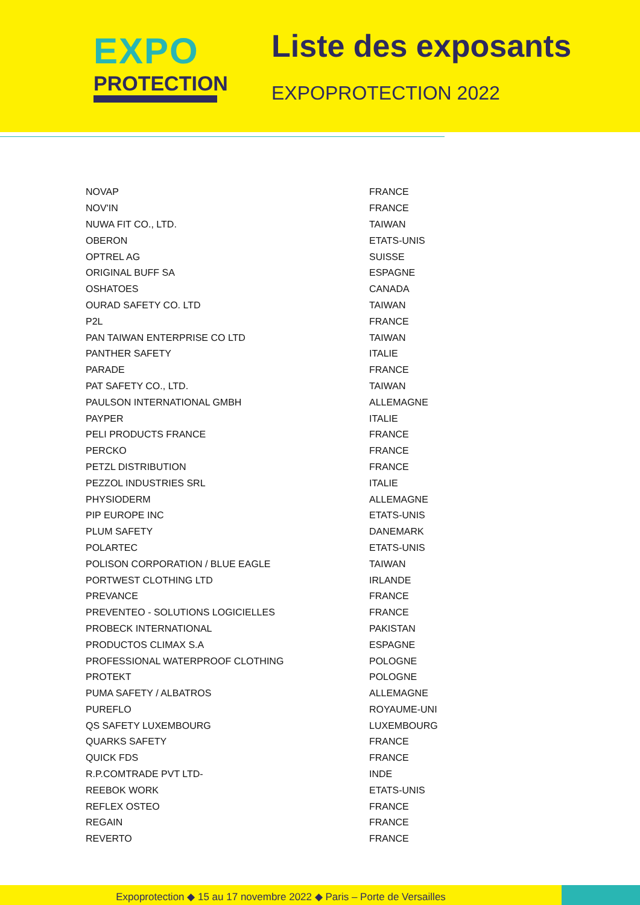EXPO
PROTECTION
Liste des exposants
EXPOPROTECTION 2022
| NOVAP | FRANCE |
| NOV'IN | FRANCE |
| NUWA FIT CO., LTD. | TAIWAN |
| OBERON | ETATS-UNIS |
| OPTREL AG | SUISSE |
| ORIGINAL BUFF SA | ESPAGNE |
| OSHATOES | CANADA |
| OURAD SAFETY CO. LTD | TAIWAN |
| P2L | FRANCE |
| PAN TAIWAN ENTERPRISE CO LTD | TAIWAN |
| PANTHER SAFETY | ITALIE |
| PARADE | FRANCE |
| PAT SAFETY CO., LTD. | TAIWAN |
| PAULSON INTERNATIONAL GMBH | ALLEMAGNE |
| PAYPER | ITALIE |
| PELI PRODUCTS FRANCE | FRANCE |
| PERCKO | FRANCE |
| PETZL DISTRIBUTION | FRANCE |
| PEZZOL INDUSTRIES SRL | ITALIE |
| PHYSIODERM | ALLEMAGNE |
| PIP EUROPE INC | ETATS-UNIS |
| PLUM SAFETY | DANEMARK |
| POLARTEC | ETATS-UNIS |
| POLISON CORPORATION / BLUE EAGLE | TAIWAN |
| PORTWEST CLOTHING LTD | IRLANDE |
| PREVANCE | FRANCE |
| PREVENTEO - SOLUTIONS LOGICIELLES | FRANCE |
| PROBECK INTERNATIONAL | PAKISTAN |
| PRODUCTOS CLIMAX S.A | ESPAGNE |
| PROFESSIONAL WATERPROOF CLOTHING | POLOGNE |
| PROTEKT | POLOGNE |
| PUMA SAFETY / ALBATROS | ALLEMAGNE |
| PUREFLO | ROYAUME-UNI |
| QS SAFETY LUXEMBOURG | LUXEMBOURG |
| QUARKS SAFETY | FRANCE |
| QUICK FDS | FRANCE |
| R.P.COMTRADE PVT LTD- | INDE |
| REEBOK WORK | ETATS-UNIS |
| REFLEX OSTEO | FRANCE |
| REGAIN | FRANCE |
| REVERTO | FRANCE |
Expoprotection ◆ 15 au 17 novembre 2022 ◆ Paris – Porte de Versailles